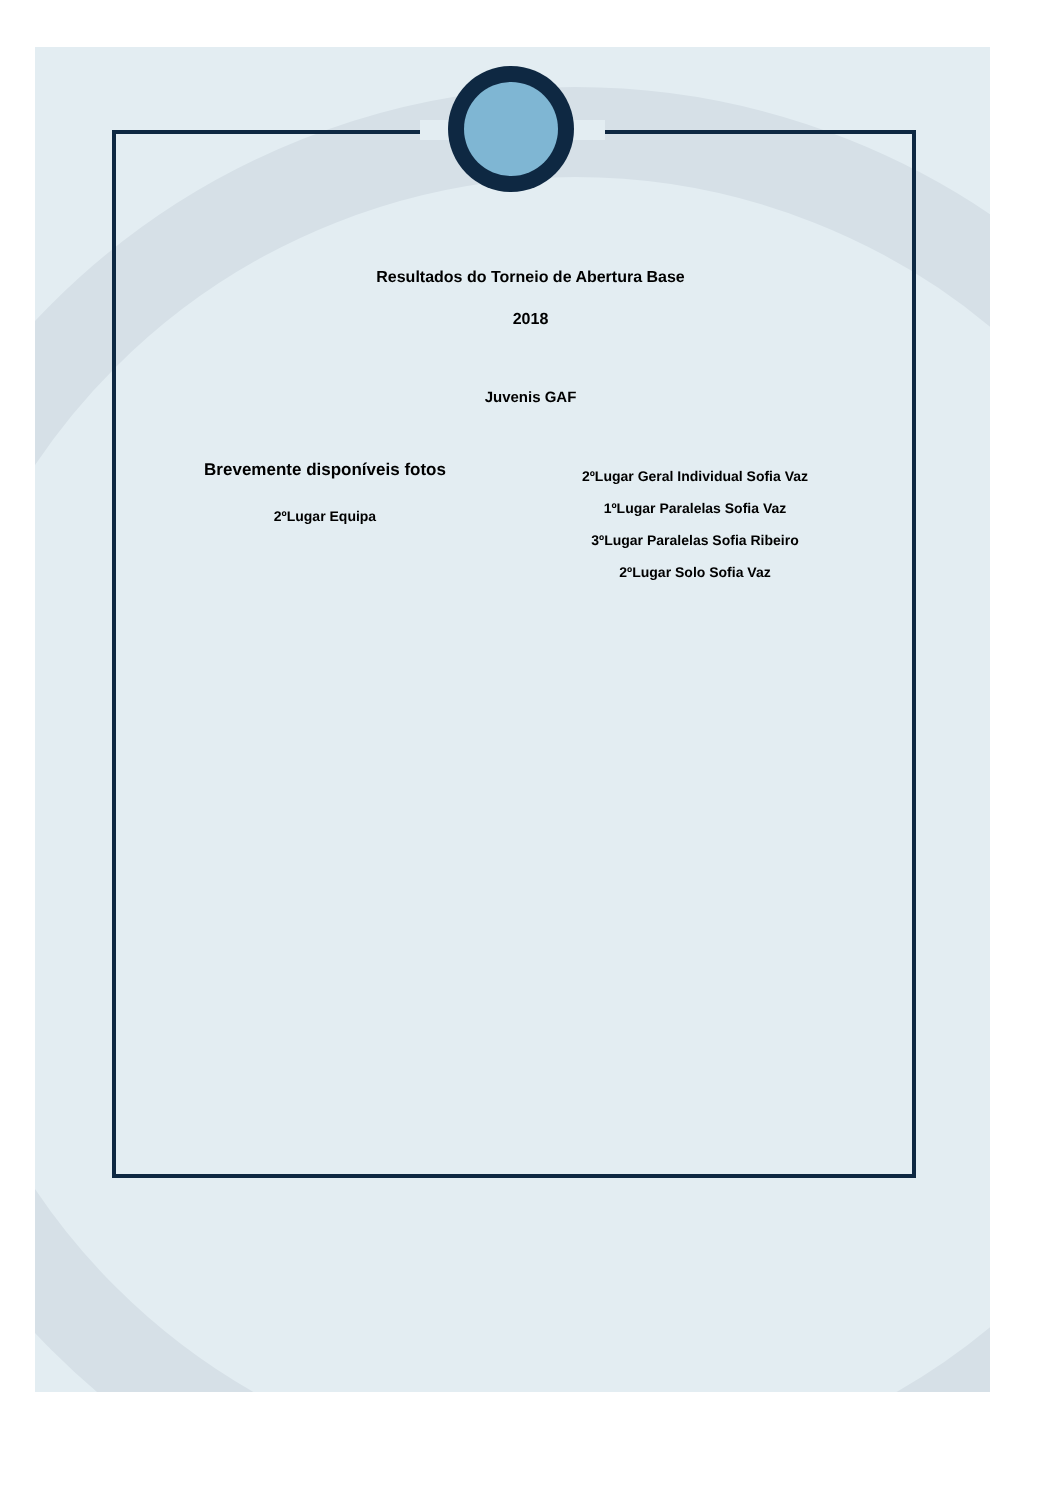Resultados do Torneio de Abertura Base
2018
Juvenis GAF
Brevemente disponíveis fotos
2ºLugar Equipa
2ºLugar Geral Individual Sofia Vaz
1ºLugar Paralelas Sofia Vaz
3ºLugar Paralelas Sofia Ribeiro
2ºLugar Solo Sofia Vaz